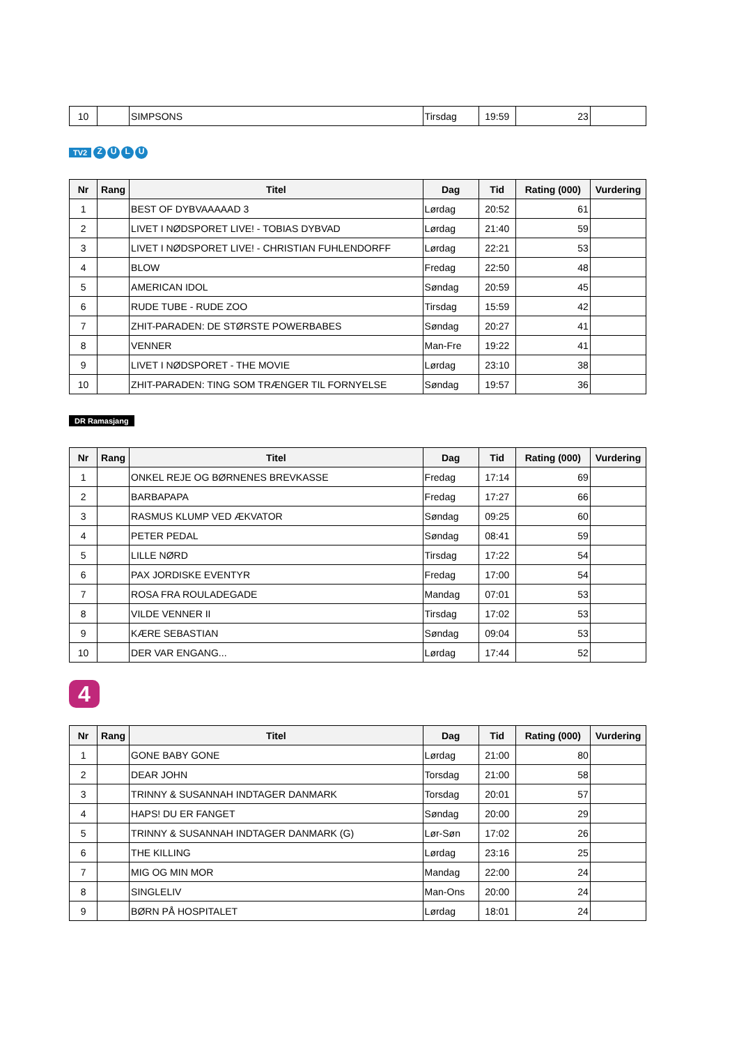| 10 | | SIMPSONS | Tirsdag | 19:59 | 23 | |
TV2 ZULU
| Nr | Rang | Titel | Dag | Tid | Rating (000) | Vurdering |
| --- | --- | --- | --- | --- | --- | --- |
| 1 | | BEST OF DYBVAAAAAD 3 | Lørdag | 20:52 | 61 | |
| 2 | | LIVET I NØDSPORET LIVE! - TOBIAS DYBVAD | Lørdag | 21:40 | 59 | |
| 3 | | LIVET I NØDSPORET LIVE! - CHRISTIAN FUHLENDORFF | Lørdag | 22:21 | 53 | |
| 4 | | BLOW | Fredag | 22:50 | 48 | |
| 5 | | AMERICAN IDOL | Søndag | 20:59 | 45 | |
| 6 | | RUDE TUBE - RUDE ZOO | Tirsdag | 15:59 | 42 | |
| 7 | | ZHIT-PARADEN: DE STØRSTE POWERBABES | Søndag | 20:27 | 41 | |
| 8 | | VENNER | Man-Fre | 19:22 | 41 | |
| 9 | | LIVET I NØDSPORET - THE MOVIE | Lørdag | 23:10 | 38 | |
| 10 | | ZHIT-PARADEN: TING SOM TRÆNGER TIL FORNYELSE | Søndag | 19:57 | 36 | |
DR Ramasjang
| Nr | Rang | Titel | Dag | Tid | Rating (000) | Vurdering |
| --- | --- | --- | --- | --- | --- | --- |
| 1 | | ONKEL REJE OG BØRNENES BREVKASSE | Fredag | 17:14 | 69 | |
| 2 | | BARBAPAPA | Fredag | 17:27 | 66 | |
| 3 | | RASMUS KLUMP VED ÆKVATOR | Søndag | 09:25 | 60 | |
| 4 | | PETER PEDAL | Søndag | 08:41 | 59 | |
| 5 | | LILLE NØRD | Tirsdag | 17:22 | 54 | |
| 6 | | PAX JORDISKE EVENTYR | Fredag | 17:00 | 54 | |
| 7 | | ROSA FRA ROULADEGADE | Mandag | 07:01 | 53 | |
| 8 | | VILDE VENNER II | Tirsdag | 17:02 | 53 | |
| 9 | | KÆRE SEBASTIAN | Søndag | 09:04 | 53 | |
| 10 | | DER VAR ENGANG... | Lørdag | 17:44 | 52 | |
4
| Nr | Rang | Titel | Dag | Tid | Rating (000) | Vurdering |
| --- | --- | --- | --- | --- | --- | --- |
| 1 | | GONE BABY GONE | Lørdag | 21:00 | 80 | |
| 2 | | DEAR JOHN | Torsdag | 21:00 | 58 | |
| 3 | | TRINNY & SUSANNAH INDTAGER DANMARK | Torsdag | 20:01 | 57 | |
| 4 | | HAPS! DU ER FANGET | Søndag | 20:00 | 29 | |
| 5 | | TRINNY & SUSANNAH INDTAGER DANMARK (G) | Lør-Søn | 17:02 | 26 | |
| 6 | | THE KILLING | Lørdag | 23:16 | 25 | |
| 7 | | MIG OG MIN MOR | Mandag | 22:00 | 24 | |
| 8 | | SINGLELIV | Man-Ons | 20:00 | 24 | |
| 9 | | BØRN PÅ HOSPITALET | Lørdag | 18:01 | 24 | |